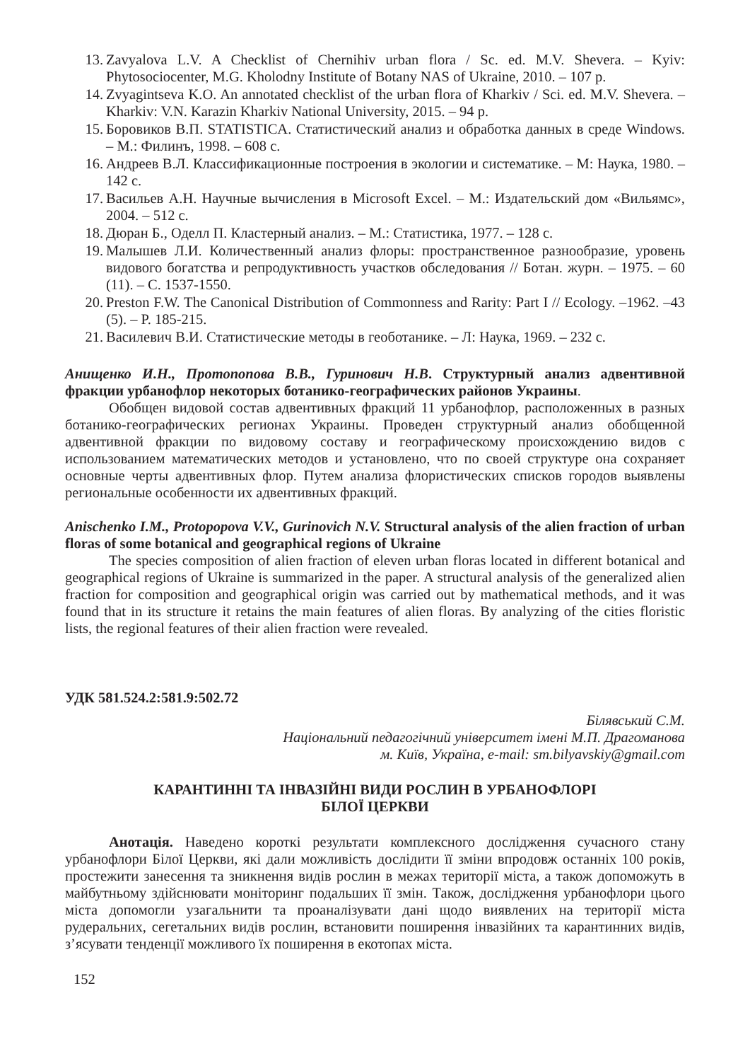13. Zavyalova L.V. A Checklist of Chernihiv urban flora / Sc. ed. M.V. Shevera. – Kyiv: Phytosociocenter, M.G. Kholodny Institute of Botany NAS of Ukraine, 2010. – 107 p.
14. Zvyagintseva K.O. An annotated checklist of the urban flora of Kharkiv / Sci. ed. M.V. Shevera. – Kharkiv: V.N. Karazin Kharkiv National University, 2015. – 94 p.
15. Боровиков В.П. STATISTICA. Статистический анализ и обработка данных в среде Windows. – М.: Филинъ, 1998. – 608 с.
16. Андреев В.Л. Классификационные построения в экологии и систематике. – М: Наука, 1980. – 142 с.
17. Васильев А.Н. Научные вычисления в Microsoft Excel. – М.: Издательский дом «Вильямс», 2004. – 512 с.
18. Дюран Б., Оделл П. Кластерный анализ. – М.: Статистика, 1977. – 128 с.
19. Малышев Л.И. Количественный анализ флоры: пространственное разнообразие, уровень видового богатства и репродуктивность участков обследования // Ботан. журн. – 1975. – 60 (11). – С. 1537-1550.
20. Preston F.W. The Canonical Distribution of Commonness and Rarity: Part I // Ecology. –1962. –43 (5). – P. 185-215.
21. Василевич В.И. Статистические методы в геоботанике. – Л: Наука, 1969. – 232 с.
Анищенко И.Н., Протопопова В.В., Гуринович Н.В. Структурный анализ адвентивной фракции урбанофлор некоторых ботанико-географических районов Украины.
Обобщен видовой состав адвентивных фракций 11 урбанофлор, расположенных в разных ботанико-географических регионах Украины. Проведен структурный анализ обобщенной адвентивной фракции по видовому составу и географическому происхождению видов с использованием математических методов и установлено, что по своей структуре она сохраняет основные черты адвентивных флор. Путем анализа флористических списков городов выявлены региональные особенности их адвентивных фракций.
Anischenko I.M., Protopopova V.V., Gurinovich N.V. Structural analysis of the alien fraction of urban floras of some botanical and geographical regions of Ukraine
The species composition of alien fraction of eleven urban floras located in different botanical and geographical regions of Ukraine is summarized in the paper. A structural analysis of the generalized alien fraction for composition and geographical origin was carried out by mathematical methods, and it was found that in its structure it retains the main features of alien floras. By analyzing of the cities floristic lists, the regional features of their alien fraction were revealed.
УДК 581.524.2:581.9:502.72
Білявський С.М.
Національний педагогічний університет імені М.П. Драгоманова
м. Київ, Україна, e-mail: sm.bilyavskiy@gmail.com
КАРАНТИННІ ТА ІНВАЗІЙНІ ВИДИ РОСЛИН В УРБАНОФЛОРІ
БІЛОЇ ЦЕРКВИ
Анотація. Наведено короткі результати комплексного дослідження сучасного стану урбанофлори Білої Церкви, які дали можливість дослідити її зміни впродовж останніх 100 років, простежити занесення та зникнення видів рослин в межах території міста, а також допоможуть в майбутньому здійснювати моніторинг подальших її змін. Також, дослідження урбанофлори цього міста допомогли узагальнити та проаналізувати дані щодо виявлених на території міста рудеральних, сегетальних видів рослин, встановити поширення інвазійних та карантинних видів, з’ясувати тенденції можливого їх поширення в екотопах міста.
152